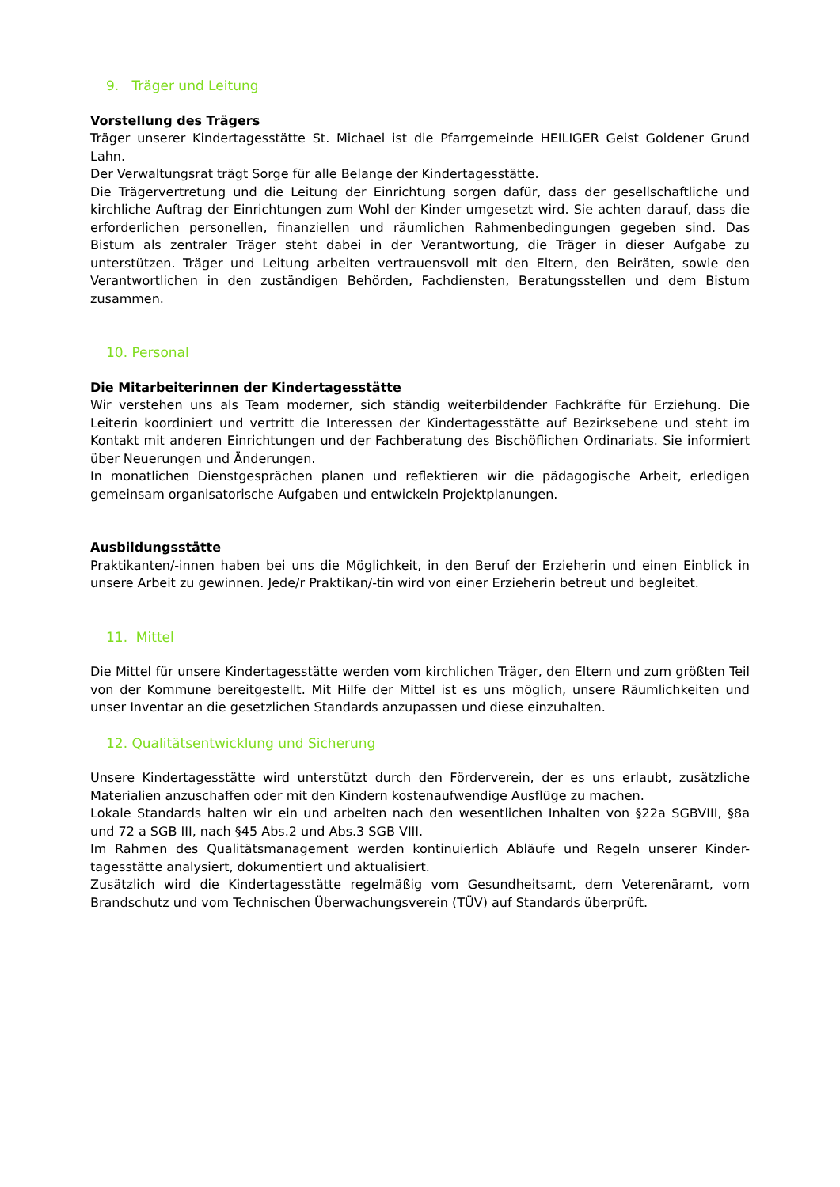9. Träger und Leitung
Vorstellung des Trägers
Träger unserer Kindertagesstätte St. Michael ist die Pfarrgemeinde HEILIGER Geist Goldener Grund Lahn.
Der Verwaltungsrat trägt Sorge für alle Belange der Kindertagesstätte.
Die Trägervertretung und die Leitung der Einrichtung sorgen dafür, dass der gesellschaftliche und kirchliche Auftrag der Einrichtungen zum Wohl der Kinder umgesetzt wird. Sie achten darauf, dass die erforderlichen personellen, finanziellen und räumlichen Rahmenbedingungen gegeben sind. Das Bistum als zentraler Träger steht dabei in der Verantwortung, die Träger in dieser Aufgabe zu unterstützen. Träger und Leitung arbeiten vertrauensvoll mit den Eltern, den Beiräten, sowie den Verantwortlichen in den zuständigen Behörden, Fachdiensten, Beratungsstellen und dem Bistum zusammen.
10. Personal
Die Mitarbeiterinnen der Kindertagesstätte
Wir verstehen uns als Team moderner, sich ständig weiterbildender Fachkräfte für Erziehung. Die Leiterin koordiniert und vertritt die Interessen der Kindertagesstätte auf Bezirksebene und steht im Kontakt mit anderen Einrichtungen und der Fachberatung des Bischöflichen Ordinariats. Sie informiert über Neuerungen und Änderungen.
In monatlichen Dienstgesprächen planen und reflektieren wir die pädagogische Arbeit, erledigen gemeinsam organisatorische Aufgaben und entwickeln Projektplanungen.
Ausbildungsstätte
Praktikanten/-innen haben bei uns die Möglichkeit, in den Beruf der Erzieherin und einen Einblick in unsere Arbeit zu gewinnen. Jede/r Praktikan/-tin wird von einer Erzieherin betreut und begleitet.
11. Mittel
Die Mittel für unsere Kindertagesstätte werden vom kirchlichen Träger, den Eltern und zum größten Teil von der Kommune bereitgestellt. Mit Hilfe der Mittel ist es uns möglich, unsere Räumlichkeiten und unser Inventar an die gesetzlichen Standards anzupassen und diese einzuhalten.
12. Qualitätsentwicklung und Sicherung
Unsere Kindertagesstätte wird unterstützt durch den Förderverein, der es uns erlaubt, zusätzliche Materialien anzuschaffen oder mit den Kindern kostenaufwendige Ausflüge zu machen.
Lokale Standards halten wir ein und arbeiten nach den wesentlichen Inhalten von §22a SGBVIII, §8a und 72 a SGB III, nach §45 Abs.2 und Abs.3 SGB VIII.
Im Rahmen des Qualitätsmanagement werden kontinuierlich Abläufe und Regeln unserer Kinder-tagesstätte analysiert, dokumentiert und aktualisiert.
Zusätzlich wird die Kindertagesstätte regelmäßig vom Gesundheitsamt, dem Veterenäramt, vom Brandschutz und vom Technischen Überwachungsverein (TÜV) auf Standards überprüft.